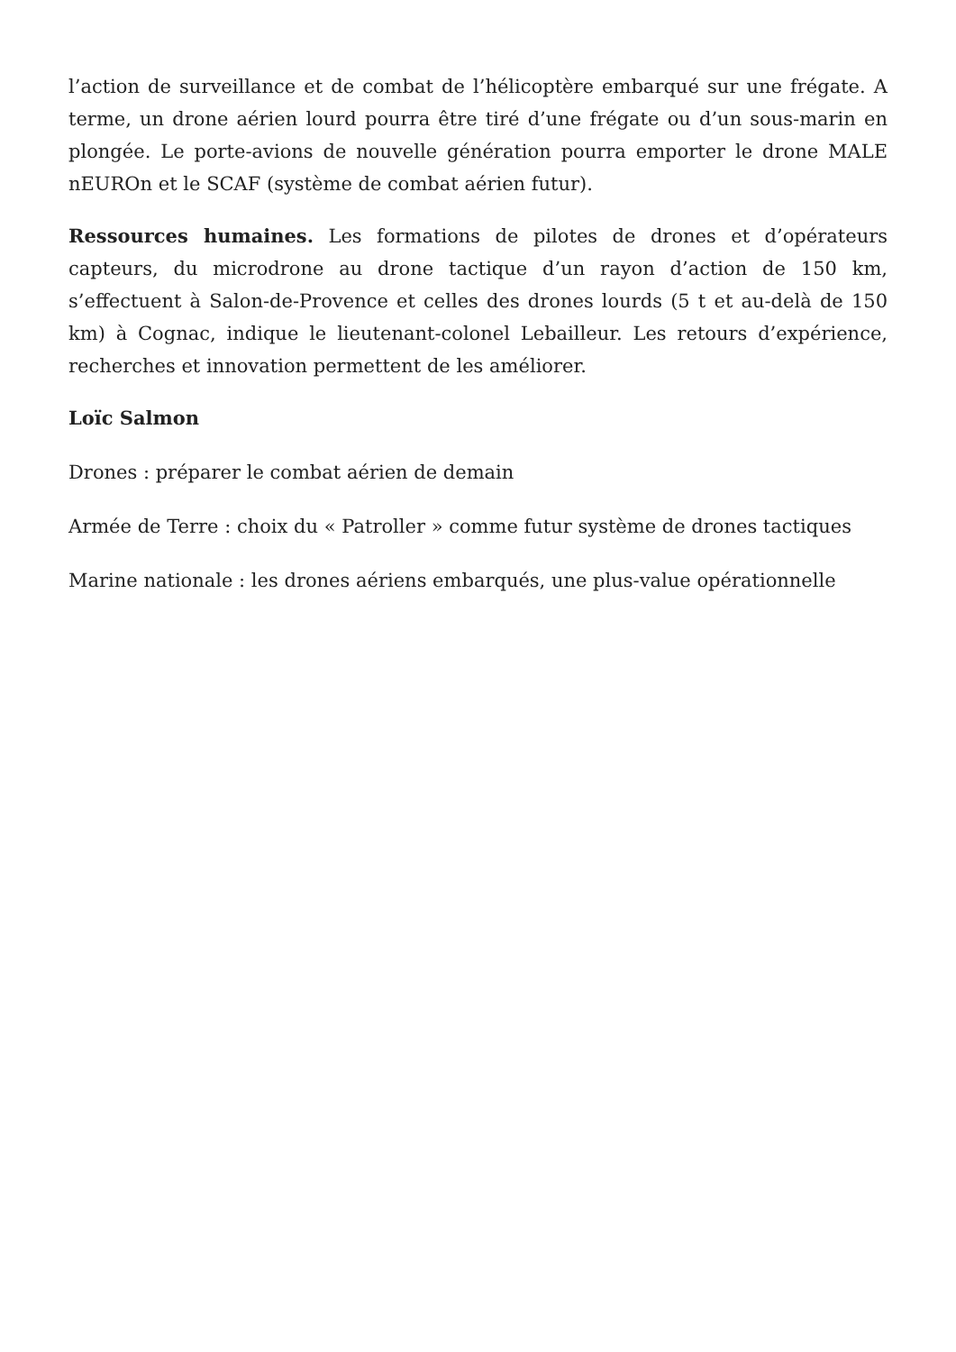l’action de surveillance et de combat de l’hélicoptère embarqué sur une frégate. A terme, un drone aérien lourd pourra être tiré d’une frégate ou d’un sous-marin en plongée. Le porte-avions de nouvelle génération pourra emporter le drone MALE nEUROn et le SCAF (système de combat aérien futur).
Ressources humaines. Les formations de pilotes de drones et d’opérateurs capteurs, du microdrone au drone tactique d’un rayon d’action de 150 km, s’effectuent à Salon-de-Provence et celles des drones lourds (5 t et au-delà de 150 km) à Cognac, indique le lieutenant-colonel Lebailleur. Les retours d’expérience, recherches et innovation permettent de les améliorer.
Loïc Salmon
Drones : préparer le combat aérien de demain
Armée de Terre : choix du « Patroller » comme futur système de drones tactiques
Marine nationale : les drones aériens embarqués, une plus-value opérationnelle